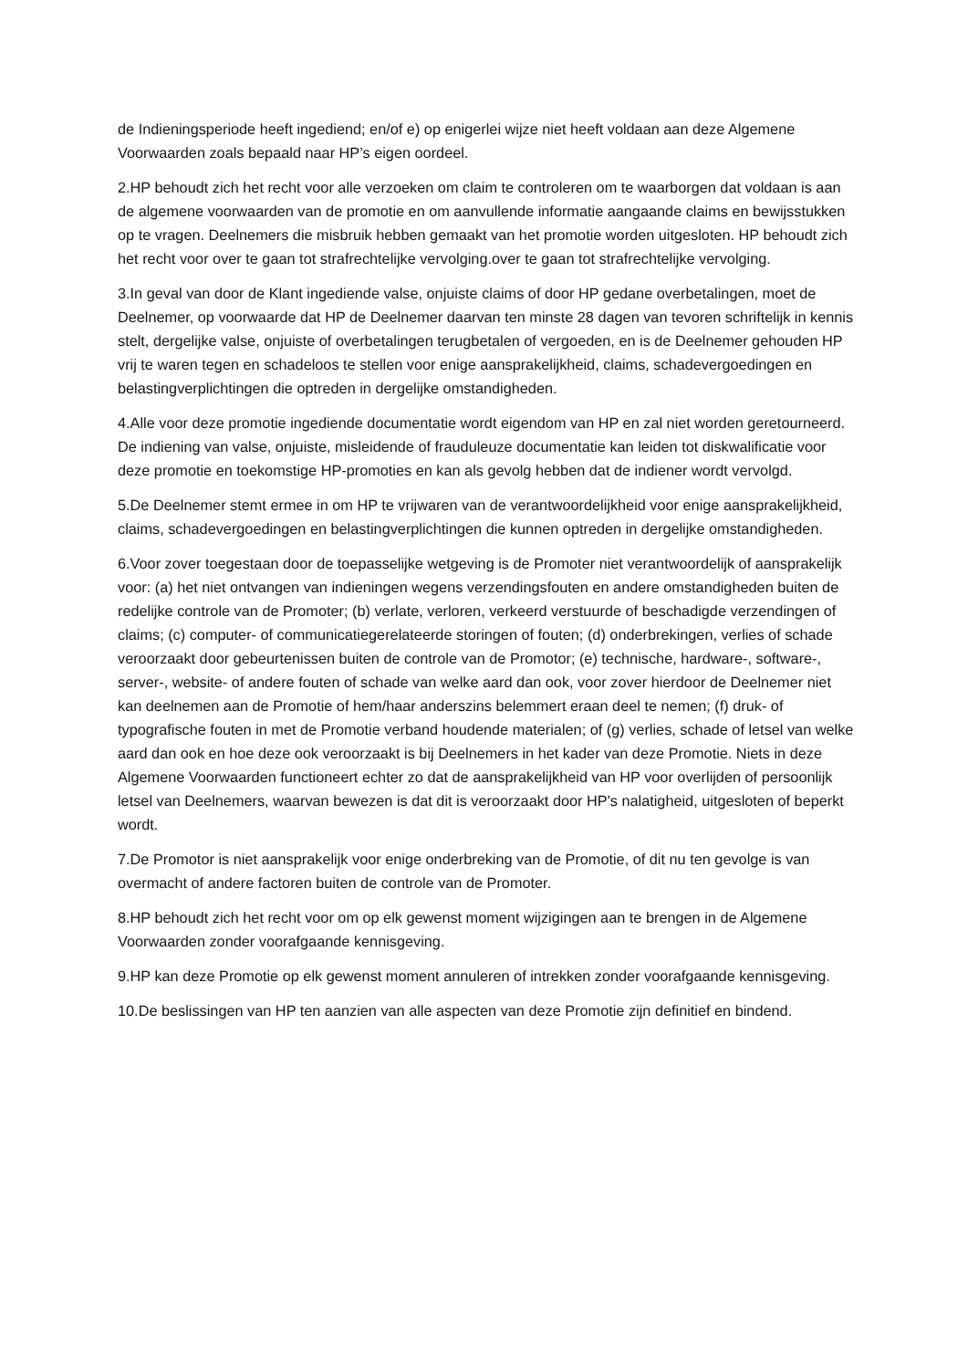de Indieningsperiode heeft ingediend; en/of e) op enigerlei wijze niet heeft voldaan aan deze Algemene Voorwaarden zoals bepaald naar HP’s eigen oordeel.
2.HP behoudt zich het recht voor alle verzoeken om claim te controleren om te waarborgen dat voldaan is aan de algemene voorwaarden van de promotie en om aanvullende informatie aangaande claims en bewijsstukken op te vragen. Deelnemers die misbruik hebben gemaakt van het promotie worden uitgesloten. HP behoudt zich het recht voor over te gaan tot strafrechtelijke vervolging.over te gaan tot strafrechtelijke vervolging.
3.In geval van door de Klant ingediende valse, onjuiste claims of door HP gedane overbetalingen, moet de Deelnemer, op voorwaarde dat HP de Deelnemer daarvan ten minste 28 dagen van tevoren schriftelijk in kennis stelt, dergelijke valse, onjuiste of overbetalingen terugbetalen of vergoeden, en is de Deelnemer gehouden HP vrij te waren tegen en schadeloos te stellen voor enige aansprakelijkheid, claims, schadevergoedingen en belastingverplichtingen die optreden in dergelijke omstandigheden.
4.Alle voor deze promotie ingediende documentatie wordt eigendom van HP en zal niet worden geretourneerd. De indiening van valse, onjuiste, misleidende of frauduleuze documentatie kan leiden tot diskwalificatie voor deze promotie en toekomstige HP-promoties en kan als gevolg hebben dat de indiener wordt vervolgd.
5.De Deelnemer stemt ermee in om HP te vrijwaren van de verantwoordelijkheid voor enige aansprakelijkheid, claims, schadevergoedingen en belastingverplichtingen die kunnen optreden in dergelijke omstandigheden.
6.Voor zover toegestaan door de toepasselijke wetgeving is de Promoter niet verantwoordelijk of aansprakelijk voor: (a) het niet ontvangen van indieningen wegens verzendingsfouten en andere omstandigheden buiten de redelijke controle van de Promoter; (b) verlate, verloren, verkeerd verstuurde of beschadigde verzendingen of claims; (c) computer- of communicatiegerelateerde storingen of fouten; (d) onderbrekingen, verlies of schade veroorzaakt door gebeurtenissen buiten de controle van de Promotor; (e) technische, hardware-, software-, server-, website- of andere fouten of schade van welke aard dan ook, voor zover hierdoor de Deelnemer niet kan deelnemen aan de Promotie of hem/haar anderszins belemmert eraan deel te nemen; (f) druk- of typografische fouten in met de Promotie verband houdende materialen; of (g) verlies, schade of letsel van welke aard dan ook en hoe deze ook veroorzaakt is bij Deelnemers in het kader van deze Promotie. Niets in deze Algemene Voorwaarden functioneert echter zo dat de aansprakelijkheid van HP voor overlijden of persoonlijk letsel van Deelnemers, waarvan bewezen is dat dit is veroorzaakt door HP's nalatigheid, uitgesloten of beperkt wordt.
7.De Promotor is niet aansprakelijk voor enige onderbreking van de Promotie, of dit nu ten gevolge is van overmacht of andere factoren buiten de controle van de Promoter.
8.HP behoudt zich het recht voor om op elk gewenst moment wijzigingen aan te brengen in de Algemene Voorwaarden zonder voorafgaande kennisgeving.
9.HP kan deze Promotie op elk gewenst moment annuleren of intrekken zonder voorafgaande kennisgeving.
10.De beslissingen van HP ten aanzien van alle aspecten van deze Promotie zijn definitief en bindend.